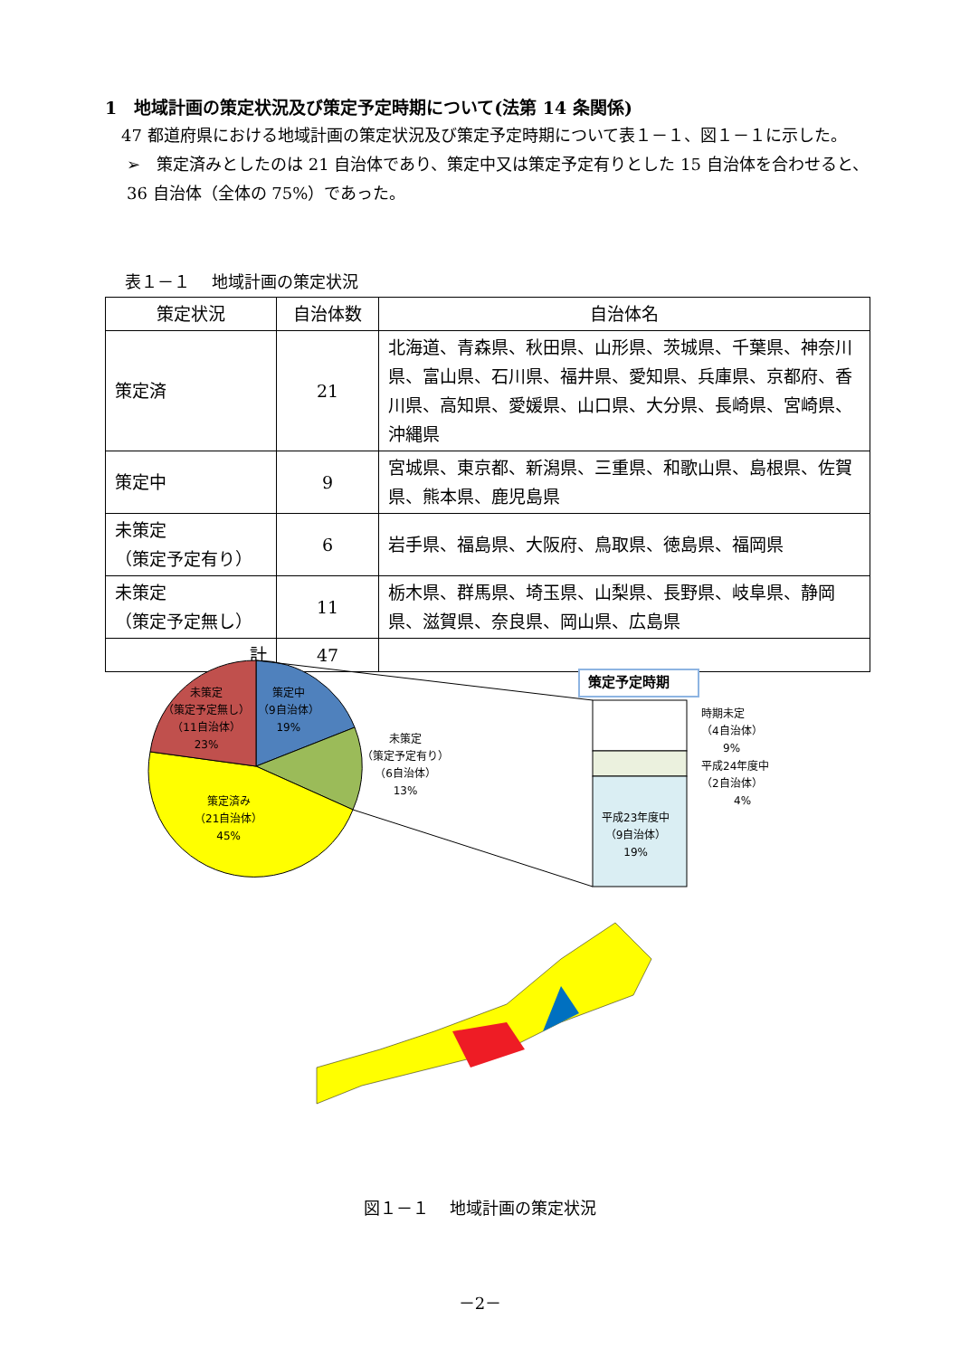1　地域計画の策定状況及び策定予定時期について(法第 14 条関係)
　47 都道府県における地域計画の策定状況及び策定予定時期について表１－１、図１－１に示した。
➢　策定済みとしたのは 21 自治体であり、策定中又は策定予定有りとした 15 自治体を合わせると、36 自治体（全体の 75%）であった。
表１－１　 地域計画の策定状況
| 策定状況 | 自治体数 | 自治体名 |
| --- | --- | --- |
| 策定済 | 21 | 北海道、青森県、秋田県、山形県、茨城県、千葉県、神奈川県、富山県、石川県、福井県、愛知県、兵庫県、京都府、香川県、高知県、愛媛県、山口県、大分県、長崎県、宮崎県、沖縄県 |
| 策定中 | 9 | 宮城県、東京都、新潟県、三重県、和歌山県、島根県、佐賀県、熊本県、鹿児島県 |
| 未策定 （策定予定有り） | 6 | 岩手県、福島県、大阪府、鳥取県、徳島県、福岡県 |
| 未策定 （策定予定無し） | 11 | 栃木県、群馬県、埼玉県、山梨県、長野県、岐阜県、静岡県、滋賀県、奈良県、岡山県、広島県 |
| 計 | 47 | |
未策定
（策定予定無し）
（11自治体）
23%
策定中
（9自治体）
19%
未策定
（策定予定有り）
（6自治体）
13%
策定済み
（21自治体）
45%
策定予定時期
時期未定
（4自治体）
　　9%
平成24年度中
（2自治体）
　　　4%
平成23年度中
（9自治体）
19%
図１－１　 地域計画の策定状況
－2－